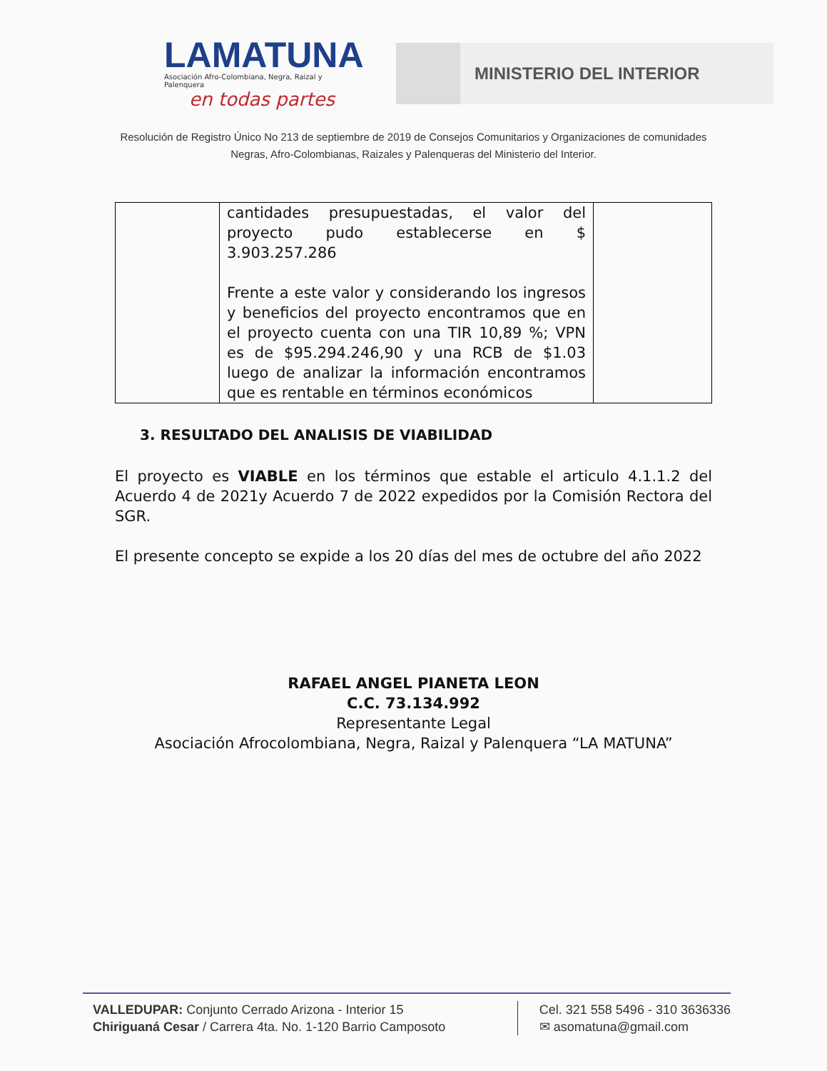LAMATUNA
Asociación Afro-Colombiana, Negra, Raizal y Palenquera
en todas partes
MINISTERIO DEL INTERIOR
Resolución de Registro Único No 213 de septiembre de 2019 de Consejos Comunitarios y Organizaciones de comunidades
Negras, Afro-Colombianas, Raizales y Palenqueras del Ministerio del Interior.
| | cantidades presupuestadas, el valor del proyecto pudo establecerse en $ 3.903.257.286 Frente a este valor y considerando los ingresos y beneficios del proyecto encontramos que en el proyecto cuenta con una TIR 10,89 %; VPN es de $95.294.246,90 y una RCB de $1.03 luego de analizar la información encontramos que es rentable en términos económicos | |
3. RESULTADO DEL ANALISIS DE VIABILIDAD
El proyecto es VIABLE en los términos que estable el articulo 4.1.1.2 del Acuerdo 4 de 2021y Acuerdo 7 de 2022 expedidos por la Comisión Rectora del SGR.
El presente concepto se expide a los 20 días del mes de octubre del año 2022
RAFAEL ANGEL PIANETA LEON
C.C. 73.134.992
Representante Legal
Asociación Afrocolombiana, Negra, Raizal y Palenquera “LA MATUNA”
VALLEDUPAR: Conjunto Cerrado Arizona - Interior 15
Chiriguaná Cesar / Carrera 4ta. No. 1-120 Barrio Camposoto
Cel. 321 558 5496 - 310 3636336
✉ asomatuna@gmail.com